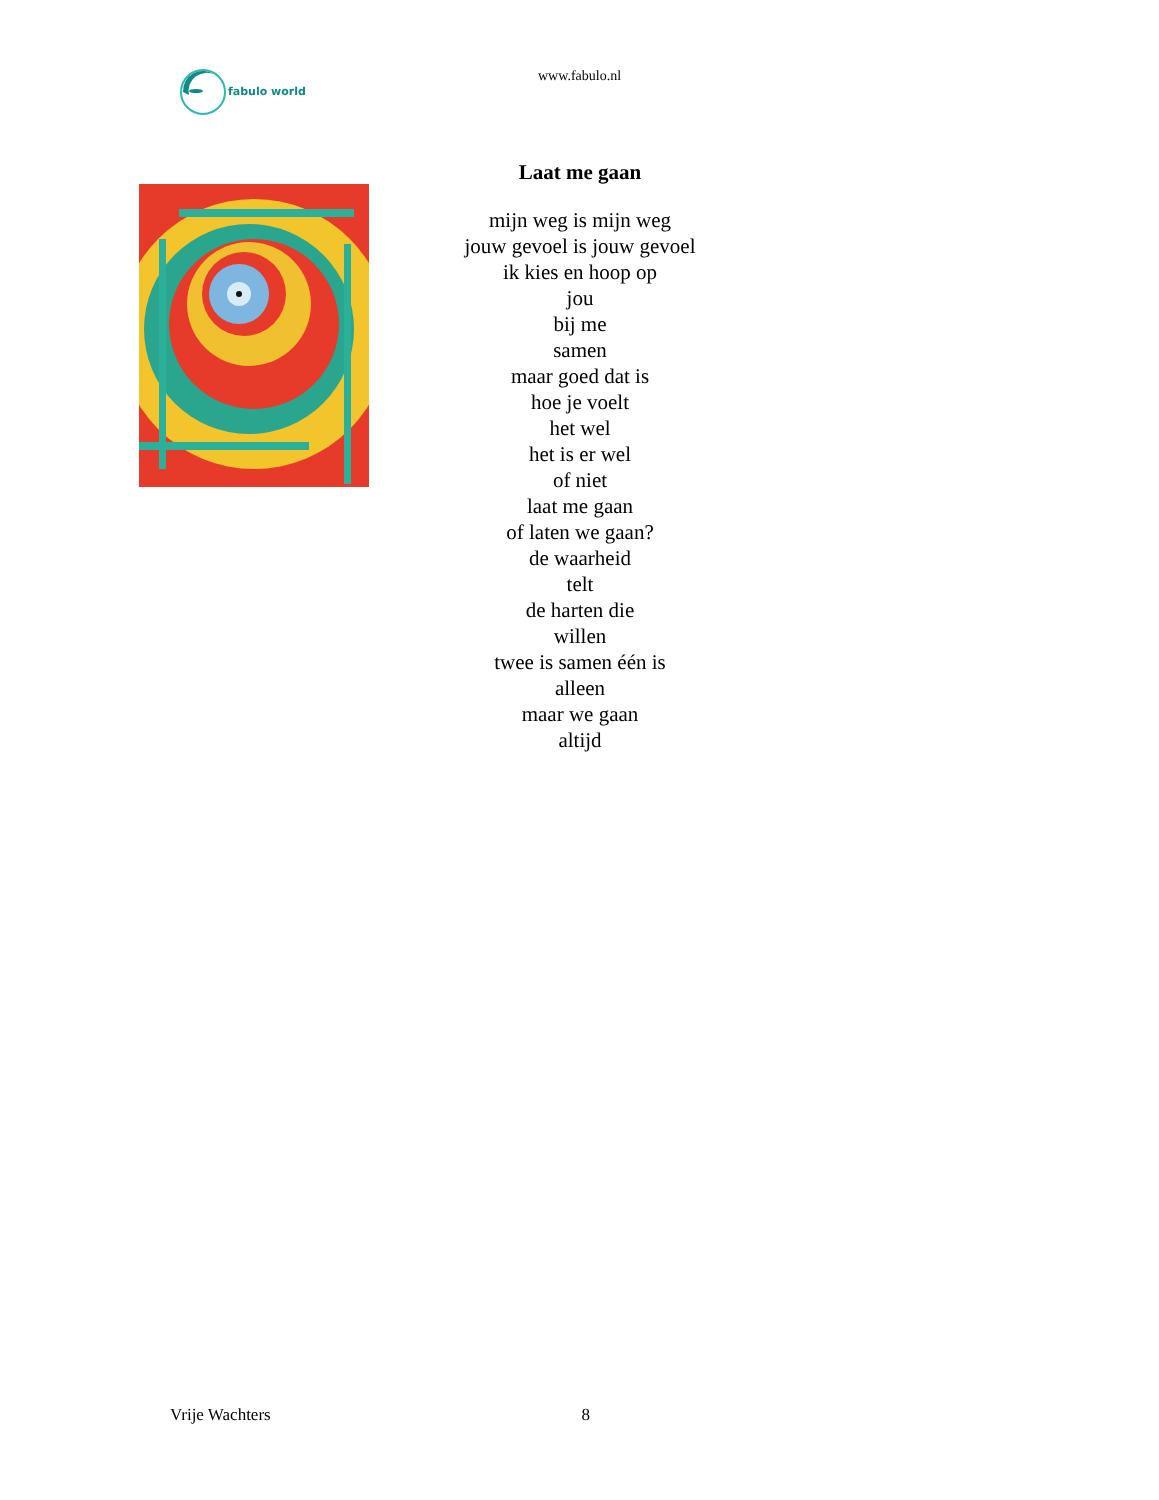fabulo world
www.fabulo.nl
Laat me gaan
mijn weg is mijn weg
jouw gevoel is jouw gevoel
ik kies en hoop op
jou
bij me
samen
maar goed dat is
hoe je voelt
het wel
het is er wel
of niet
laat me gaan
of laten we gaan?
de waarheid
telt
de harten die
willen
twee is samen één is
alleen
maar we gaan
altijd
Vrije Wachters 8